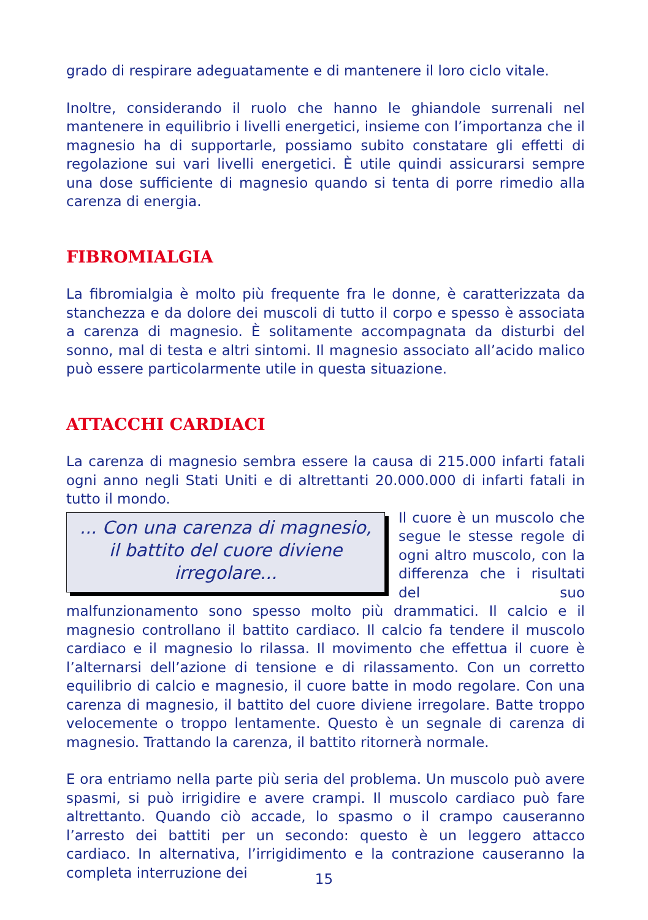grado di respirare adeguatamente e di mantenere il loro ciclo vitale.
Inoltre, considerando il ruolo che hanno le ghiandole surrenali nel mantenere in equilibrio i livelli energetici, insieme con l’importanza che il magnesio ha di supportarle, possiamo subito constatare gli effetti di regolazione sui vari livelli energetici. È utile quindi assicurarsi sempre una dose sufficiente di magnesio quando si tenta di porre rimedio alla carenza di energia.
FIBROMIALGIA
La fibromialgia è molto più frequente fra le donne, è caratterizzata da stanchezza e da dolore dei muscoli di tutto il corpo e spesso è associata a carenza di magnesio. È solitamente accompagnata da disturbi del sonno, mal di testa e altri sintomi. Il magnesio associato all’acido malico può essere particolarmente utile in questa situazione.
ATTACCHI CARDIACI
La carenza di magnesio sembra essere la causa di 215.000 infarti fatali ogni anno negli Stati Uniti e di altrettanti 20.000.000 di infarti fatali in tutto il mondo.
... Con una carenza di magnesio, il battito del cuore diviene irregolare...
Il cuore è un muscolo che segue le stesse regole di ogni altro muscolo, con la differenza che i risultati del suo malfunzionamento sono spesso molto più drammatici. Il calcio e il magnesio controllano il battito cardiaco. Il calcio fa tendere il muscolo cardiaco e il magnesio lo rilassa. Il movimento che effettua il cuore è l’alternarsi dell’azione di tensione e di rilassamento. Con un corretto equilibrio di calcio e magnesio, il cuore batte in modo regolare. Con una carenza di magnesio, il battito del cuore diviene irregolare. Batte troppo velocemente o troppo lentamente. Questo è un segnale di carenza di magnesio. Trattando la carenza, il battito ritornerà normale.
E ora entriamo nella parte più seria del problema. Un muscolo può avere spasmi, si può irrigidire e avere crampi. Il muscolo cardiaco può fare altrettanto. Quando ciò accade, lo spasmo o il crampo causeranno l’arresto dei battiti per un secondo: questo è un leggero attacco cardiaco. In alternativa, l’irrigidimento e la contrazione causeranno la completa interruzione dei
15